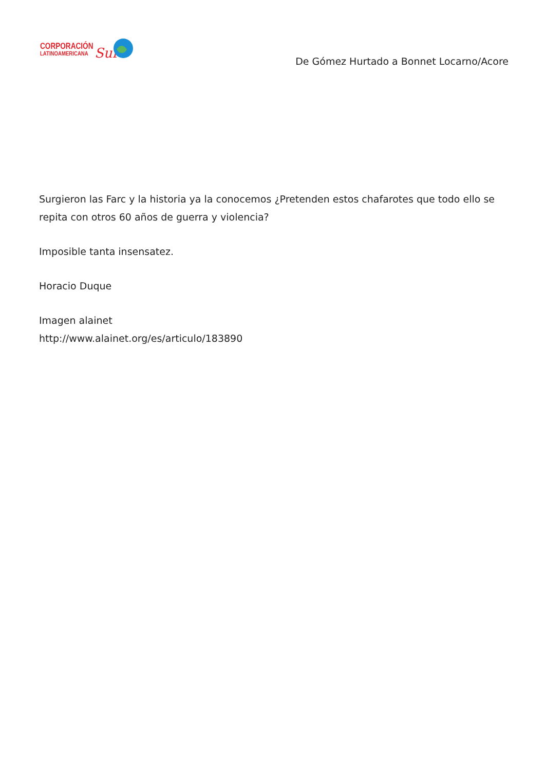CORPORACIÓN
LATINOAMERICANA
Sur
De Gómez Hurtado a Bonnet Locarno/Acore
Surgieron las Farc y la historia ya la conocemos ¿Pretenden estos chafarotes que todo ello se repita con otros 60 años de guerra y violencia?
Imposible tanta insensatez.
Horacio Duque
Imagen alainet
http://www.alainet.org/es/articulo/183890